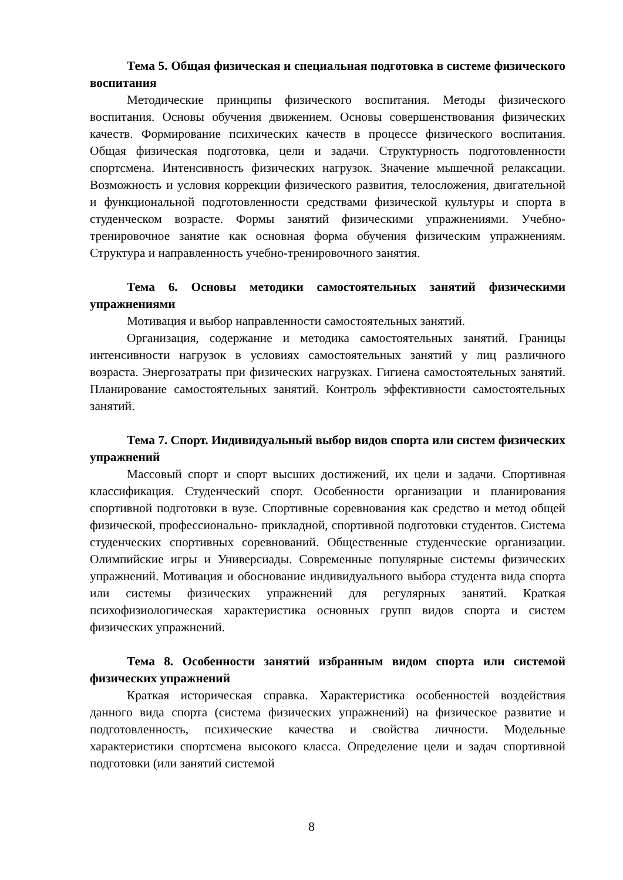Тема 5. Общая физическая и специальная подготовка в системе физического воспитания
Методические принципы физического воспитания. Методы физического воспитания. Основы обучения движением. Основы совершенствования физических качеств. Формирование психических качеств в процессе физического воспитания. Общая физическая подготовка, цели и задачи. Структурность подготовленности спортсмена. Интенсивность физических нагрузок. Значение мышечной релаксации. Возможность и условия коррекции физического развития, телосложения, двигательной и функциональной подготовленности средствами физической культуры и спорта в студенческом возрасте. Формы занятий физическими упражнениями. Учебно-тренировочное занятие как основная форма обучения физическим упражнениям. Структура и направленность учебно-тренировочного занятия.
Тема 6. Основы методики самостоятельных занятий физическими упражнениями
Мотивация и выбор направленности самостоятельных занятий.
Организация, содержание и методика самостоятельных занятий. Границы интенсивности нагрузок в условиях самостоятельных занятий у лиц различного возраста. Энергозатраты при физических нагрузках. Гигиена самостоятельных занятий. Планирование самостоятельных занятий. Контроль эффективности самостоятельных занятий.
Тема 7. Спорт. Индивидуальный выбор видов спорта или систем физических упражнений
Массовый спорт и спорт высших достижений, их цели и задачи. Спортивная классификация. Студенческий спорт. Особенности организации и планирования спортивной подготовки в вузе. Спортивные соревнования как средство и метод общей физической, профессионально- прикладной, спортивной подготовки студентов. Система студенческих спортивных соревнований. Общественные студенческие организации. Олимпийские игры и Универсиады. Современные популярные системы физических упражнений. Мотивация и обоснование индивидуального выбора студента вида спорта или системы физических упражнений для регулярных занятий. Краткая психофизиологическая характеристика основных групп видов спорта и систем физических упражнений.
Тема 8. Особенности занятий избранным видом спорта или системой физических упражнений
Краткая историческая справка. Характеристика особенностей воздействия данного вида спорта (система физических упражнений) на физическое развитие и подготовленность, психические качества и свойства личности. Модельные характеристики спортсмена высокого класса. Определение цели и задач спортивной подготовки (или занятий системой
8